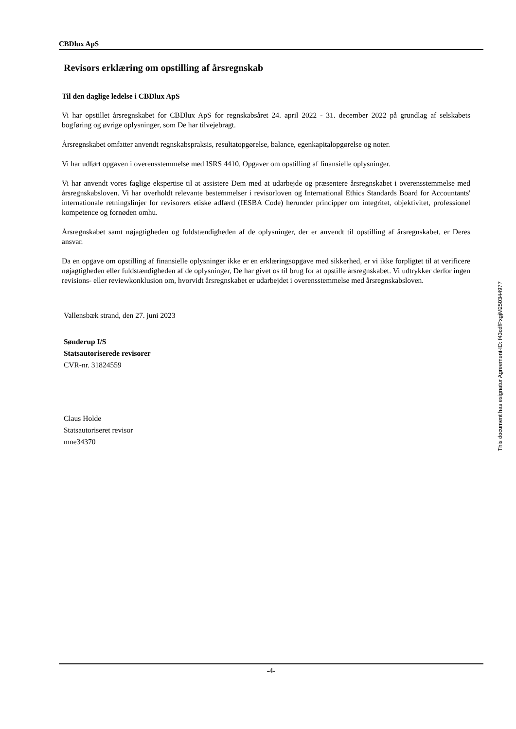CBDlux ApS
Revisors erklæring om opstilling af årsregnskab
Til den daglige ledelse i CBDlux ApS
Vi har opstillet årsregnskabet for CBDlux ApS for regnskabsåret 24. april 2022 - 31. december 2022 på grundlag af selskabets bogføring og øvrige oplysninger, som De har tilvejebragt.
Årsregnskabet omfatter anvendt regnskabspraksis, resultatopgørelse, balance, egenkapitalopgørelse og noter.
Vi har udført opgaven i overensstemmelse med ISRS 4410, Opgaver om opstilling af finansielle oplysninger.
Vi har anvendt vores faglige ekspertise til at assistere Dem med at udarbejde og præsentere årsregnskabet i overensstemmelse med årsregnskabsloven. Vi har overholdt relevante bestemmelser i revisorloven og International Ethics Standards Board for Accountants' internationale retningslinjer for revisorers etiske adfærd (IESBA Code) herunder principper om integritet, objektivitet, professionel kompetence og fornøden omhu.
Årsregnskabet samt nøjagtigheden og fuldstændigheden af de oplysninger, der er anvendt til opstilling af årsregnskabet, er Deres ansvar.
Da en opgave om opstilling af finansielle oplysninger ikke er en erklæringsopgave med sikkerhed, er vi ikke forpligtet til at verificere nøjagtigheden eller fuldstændigheden af de oplysninger, De har givet os til brug for at opstille årsregnskabet. Vi udtrykker derfor ingen revisions- eller reviewkonklusion om, hvorvidt årsregnskabet er udarbejdet i overensstemmelse med årsregnskabsloven.
Vallensbæk strand, den 27. juni 2023
Sønderup I/S
Statsautoriserede revisorer
CVR-nr. 31824559
Claus Holde
Statsautoriseret revisor
mne34370
-4-
This document has esignatur Agreement-ID: f43cdfPxgjM250344977